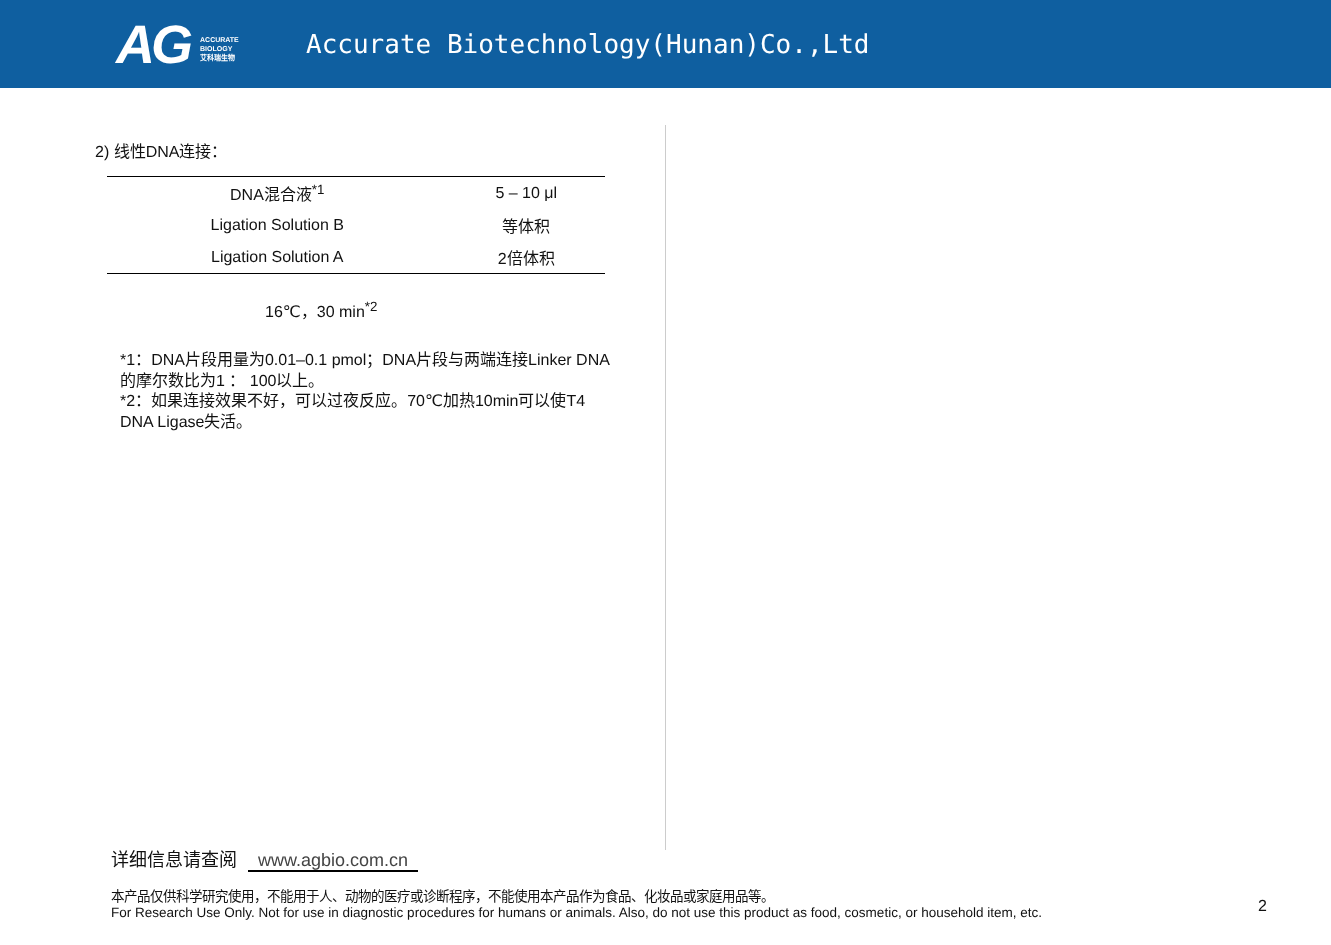AG ACCURATE
BIOLOGY
艾科瑞生物
Accurate Biotechnology(Hunan)Co.,Ltd
2) 线性DNA连接：
| DNA混合液<sup>*1</sup> | 5 – 10 μl |
| Ligation Solution B | 等体积 |
| Ligation Solution A | 2倍体积 |
16℃，30 min<sup>*2</sup>
*1：DNA片段用量为0.01–0.1 pmol；DNA片段与两端连接Linker DNA的摩尔数比为1 ： 100以上。
*2：如果连接效果不好，可以过夜反应。70℃加热10min可以使T4 DNA Ligase失活。
详细信息请查阅 www.agbio.com.cn
本产品仅供科学研究使用，不能用于人、动物的医疗或诊断程序，不能使用本产品作为食品、化妆品或家庭用品等。
For Research Use Only. Not for use in diagnostic procedures for humans or animals. Also, do not use this product as food, cosmetic, or household item, etc.
2